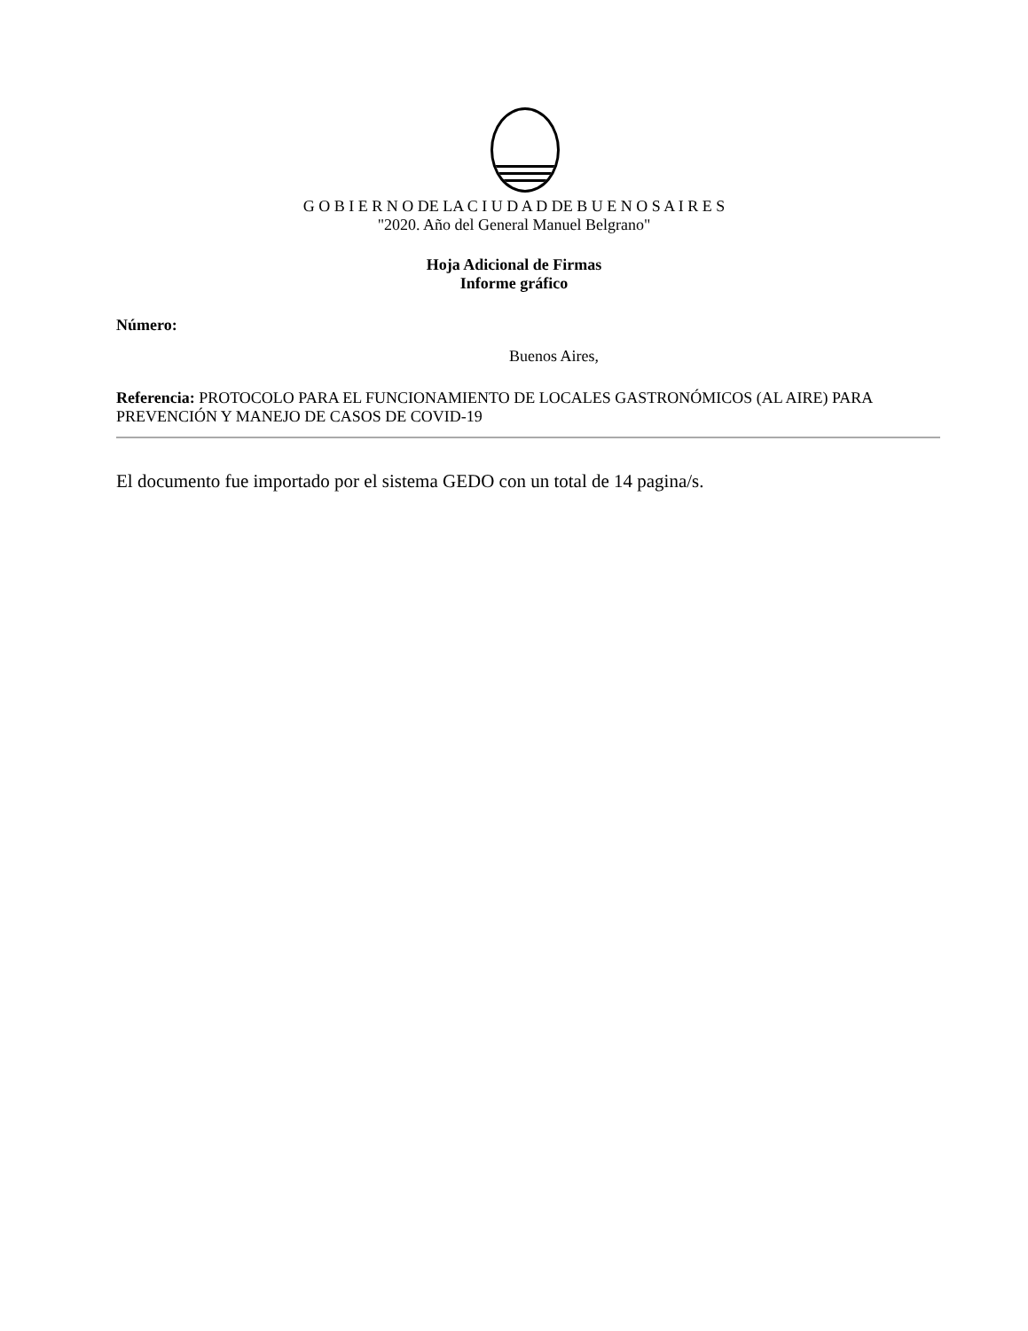G O B I E R N O DE LA C I U D A D DE B U E N O S A I R E S
"2020. Año del General Manuel Belgrano"
Hoja Adicional de Firmas
Informe gráfico
Número:
Buenos Aires,
Referencia: PROTOCOLO PARA EL FUNCIONAMIENTO DE LOCALES GASTRONÓMICOS (AL AIRE) PARA PREVENCIÓN Y MANEJO DE CASOS DE COVID-19
El documento fue importado por el sistema GEDO con un total de 14 pagina/s.